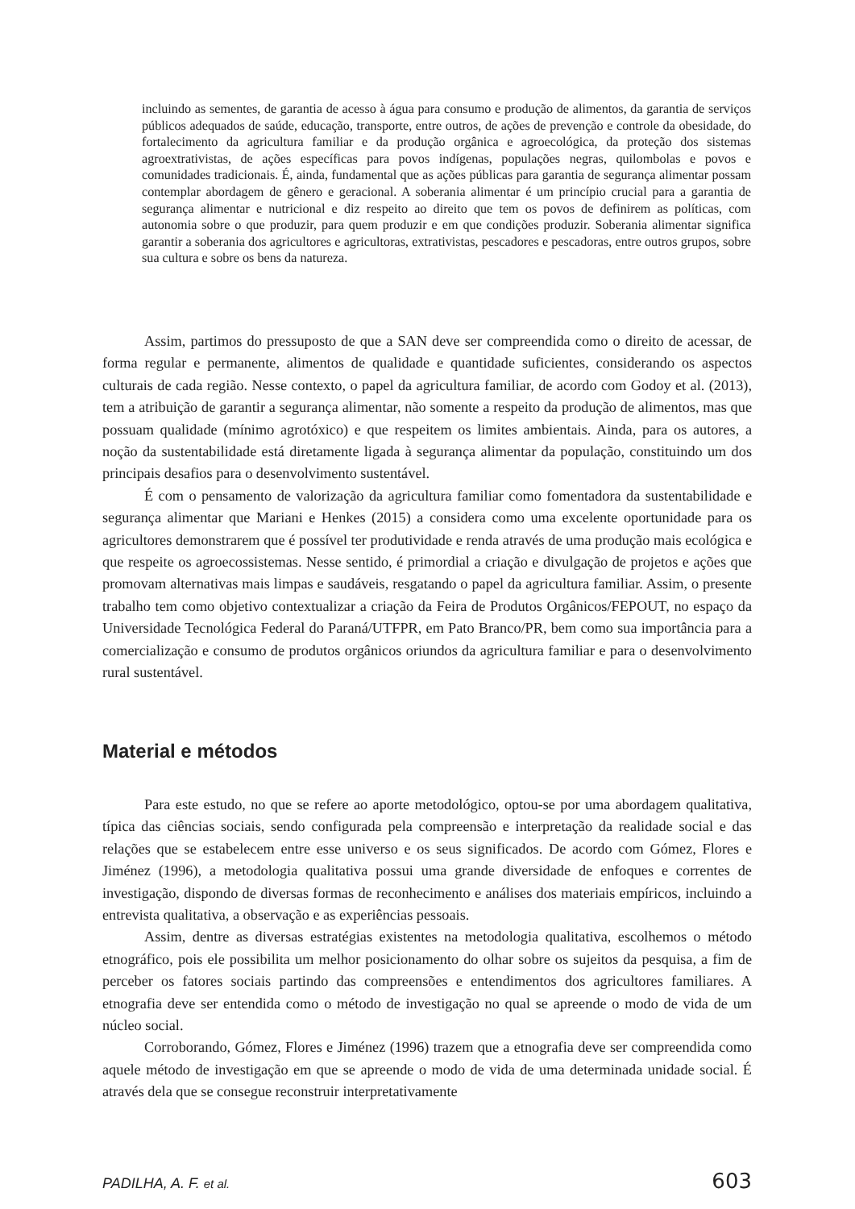incluindo as sementes, de garantia de acesso à água para consumo e produção de alimentos, da garantia de serviços públicos adequados de saúde, educação, transporte, entre outros, de ações de prevenção e controle da obesidade, do fortalecimento da agricultura familiar e da produção orgânica e agroecológica, da proteção dos sistemas agroextrativistas, de ações específicas para povos indígenas, populações negras, quilombolas e povos e comunidades tradicionais. É, ainda, fundamental que as ações públicas para garantia de segurança alimentar possam contemplar abordagem de gênero e geracional. A soberania alimentar é um princípio crucial para a garantia de segurança alimentar e nutricional e diz respeito ao direito que tem os povos de definirem as políticas, com autonomia sobre o que produzir, para quem produzir e em que condições produzir. Soberania alimentar significa garantir a soberania dos agricultores e agricultoras, extrativistas, pescadores e pescadoras, entre outros grupos, sobre sua cultura e sobre os bens da natureza.
Assim, partimos do pressuposto de que a SAN deve ser compreendida como o direito de acessar, de forma regular e permanente, alimentos de qualidade e quantidade suficientes, considerando os aspectos culturais de cada região. Nesse contexto, o papel da agricultura familiar, de acordo com Godoy et al. (2013), tem a atribuição de garantir a segurança alimentar, não somente a respeito da produção de alimentos, mas que possuam qualidade (mínimo agrotóxico) e que respeitem os limites ambientais. Ainda, para os autores, a noção da sustentabilidade está diretamente ligada à segurança alimentar da população, constituindo um dos principais desafios para o desenvolvimento sustentável.
É com o pensamento de valorização da agricultura familiar como fomentadora da sustentabilidade e segurança alimentar que Mariani e Henkes (2015) a considera como uma excelente oportunidade para os agricultores demonstrarem que é possível ter produtividade e renda através de uma produção mais ecológica e que respeite os agroecossistemas. Nesse sentido, é primordial a criação e divulgação de projetos e ações que promovam alternativas mais limpas e saudáveis, resgatando o papel da agricultura familiar. Assim, o presente trabalho tem como objetivo contextualizar a criação da Feira de Produtos Orgânicos/FEPOUT, no espaço da Universidade Tecnológica Federal do Paraná/UTFPR, em Pato Branco/PR, bem como sua importância para a comercialização e consumo de produtos orgânicos oriundos da agricultura familiar e para o desenvolvimento rural sustentável.
Material e métodos
Para este estudo, no que se refere ao aporte metodológico, optou-se por uma abordagem qualitativa, típica das ciências sociais, sendo configurada pela compreensão e interpretação da realidade social e das relações que se estabelecem entre esse universo e os seus significados. De acordo com Gómez, Flores e Jiménez (1996), a metodologia qualitativa possui uma grande diversidade de enfoques e correntes de investigação, dispondo de diversas formas de reconhecimento e análises dos materiais empíricos, incluindo a entrevista qualitativa, a observação e as experiências pessoais.
Assim, dentre as diversas estratégias existentes na metodologia qualitativa, escolhemos o método etnográfico, pois ele possibilita um melhor posicionamento do olhar sobre os sujeitos da pesquisa, a fim de perceber os fatores sociais partindo das compreensões e entendimentos dos agricultores familiares. A etnografia deve ser entendida como o método de investigação no qual se apreende o modo de vida de um núcleo social.
Corroborando, Gómez, Flores e Jiménez (1996) trazem que a etnografia deve ser compreendida como aquele método de investigação em que se apreende o modo de vida de uma determinada unidade social. É através dela que se consegue reconstruir interpretativamente
PADILHA, A. F. et al. 603